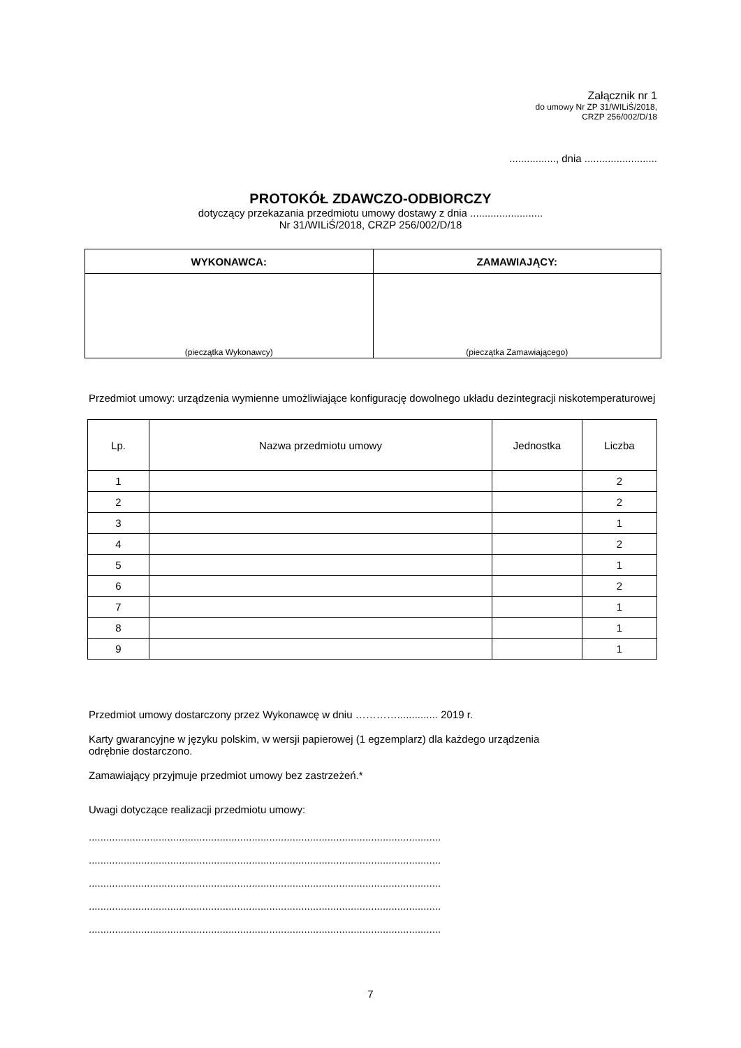Załącznik nr 1
do umowy Nr ZP 31/WILiŚ/2018,
CRZP 256/002/D/18
................, dnia .........................
PROTOKÓŁ ZDAWCZO-ODBIORCZY
dotyczący przekazania przedmiotu umowy dostawy z dnia .........................
Nr 31/WILiŚ/2018, CRZP 256/002/D/18
| WYKONAWCA: | ZAMAWIAJĄCY: |
| --- | --- |
| (pieczątka Wykonawcy) | (pieczątka Zamawiającego) |
Przedmiot umowy: urządzenia wymienne umożliwiające konfigurację dowolnego układu dezintegracji niskotemperaturowej
| Lp. | Nazwa przedmiotu umowy | Jednostka | Liczba |
| 1 | | | 2 |
| 2 | | | 2 |
| 3 | | | 1 |
| 4 | | | 2 |
| 5 | | | 1 |
| 6 | | | 2 |
| 7 | | | 1 |
| 8 | | | 1 |
| 9 | | | 1 |
Przedmiot umowy dostarczony przez Wykonawcę w dniu ………….............. 2019 r.
Karty gwarancyjne w języku polskim, w wersji papierowej (1 egzemplarz) dla każdego urządzenia
odrębnie dostarczono.
Zamawiający przyjmuje przedmiot umowy bez zastrzeżeń.*
Uwagi dotyczące realizacji przedmiotu umowy:
.........................................................................................................................
.........................................................................................................................
.........................................................................................................................
.........................................................................................................................
.........................................................................................................................
7